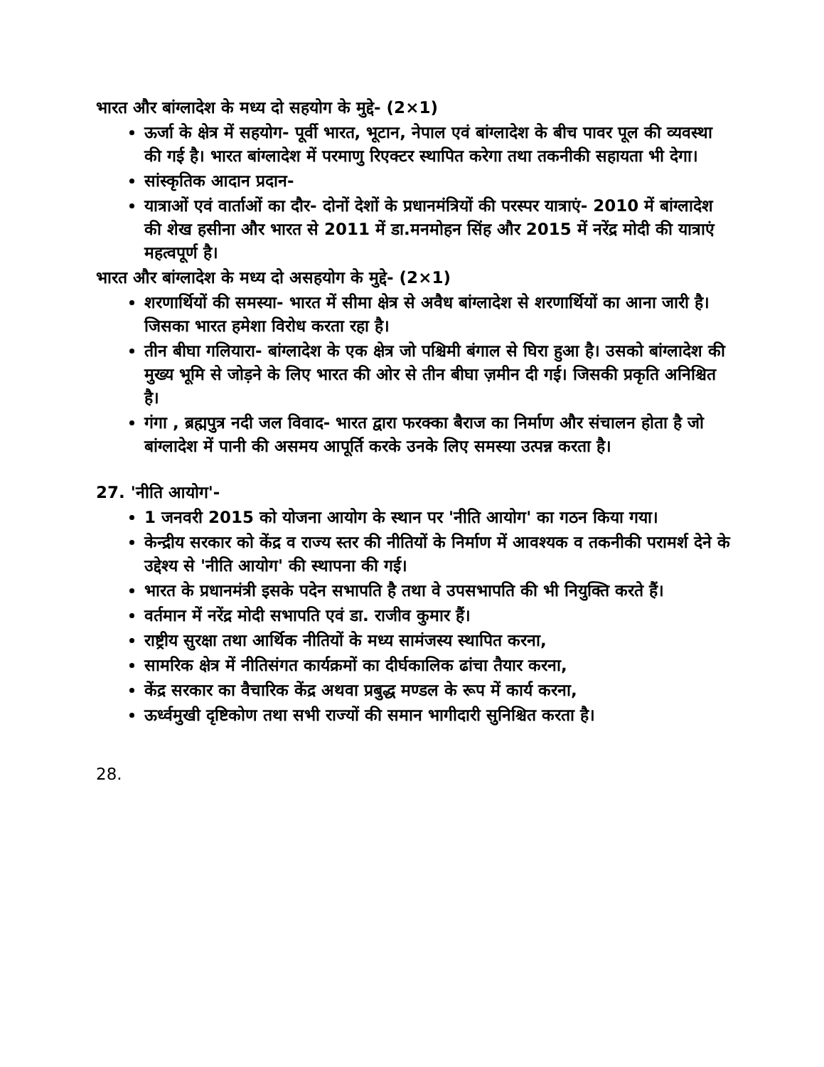भारत और बांग्लादेश के मध्य दो सहयोग के मुद्दे- (2×1)
ऊर्जा के क्षेत्र में सहयोग- पूर्वी भारत, भूटान, नेपाल एवं बांग्लादेश के बीच पावर पूल की व्यवस्था की गई है। भारत बांग्लादेश में परमाणु रिएक्टर स्थापित करेगा तथा तकनीकी सहायता भी देगा।
सांस्कृतिक आदान प्रदान-
यात्राओं एवं वार्ताओं का दौर- दोनों देशों के प्रधानमंत्रियों की परस्पर यात्राएं- 2010 में बांग्लादेश की शेख हसीना और भारत से 2011 में डा.मनमोहन सिंह और 2015 में नरेंद्र मोदी की यात्राएं महत्वपूर्ण है।
भारत और बांग्लादेश के मध्य दो असहयोग के मुद्दे- (2×1)
शरणार्थियों की समस्या- भारत में सीमा क्षेत्र से अवैध बांग्लादेश से शरणार्थियों का आना जारी है। जिसका भारत हमेशा विरोध करता रहा है।
तीन बीघा गलियारा- बांग्लादेश के एक क्षेत्र जो पश्चिमी बंगाल से घिरा हुआ है। उसको बांग्लादेश की मुख्य भूमि से जोड़ने के लिए भारत की ओर से तीन बीघा ज़मीन दी गई। जिसकी प्रकृति अनिश्चित है।
गंगा , ब्रह्मपुत्र नदी जल विवाद- भारत द्वारा फरक्का बैराज का निर्माण और संचालन होता है जो बांग्लादेश में पानी की असमय आपूर्ति करके उनके लिए समस्या उत्पन्न करता है।
27. 'नीति आयोग'-
1 जनवरी 2015 को योजना आयोग के स्थान पर 'नीति आयोग' का गठन किया गया।
केन्द्रीय सरकार को केंद्र व राज्य स्तर की नीतियों के निर्माण में आवश्यक व तकनीकी परामर्श देने के उद्देश्य से 'नीति आयोग' की स्थापना की गई।
भारत के प्रधानमंत्री इसके पदेन सभापति है तथा वे उपसभापति की भी नियुक्ति करते हैं।
वर्तमान में नरेंद्र मोदी सभापति एवं डा. राजीव कुमार हैं।
राष्ट्रीय सुरक्षा तथा आर्थिक नीतियों के मध्य सामंजस्य स्थापित करना,
सामरिक क्षेत्र में नीतिसंगत कार्यक्रमों का दीर्घकालिक ढांचा तैयार करना,
केंद्र सरकार का वैचारिक केंद्र अथवा प्रबुद्ध मण्डल के रूप में कार्य करना,
ऊर्ध्वमुखी दृष्टिकोण तथा सभी राज्यों की समान भागीदारी सुनिश्चित करता है।
28.